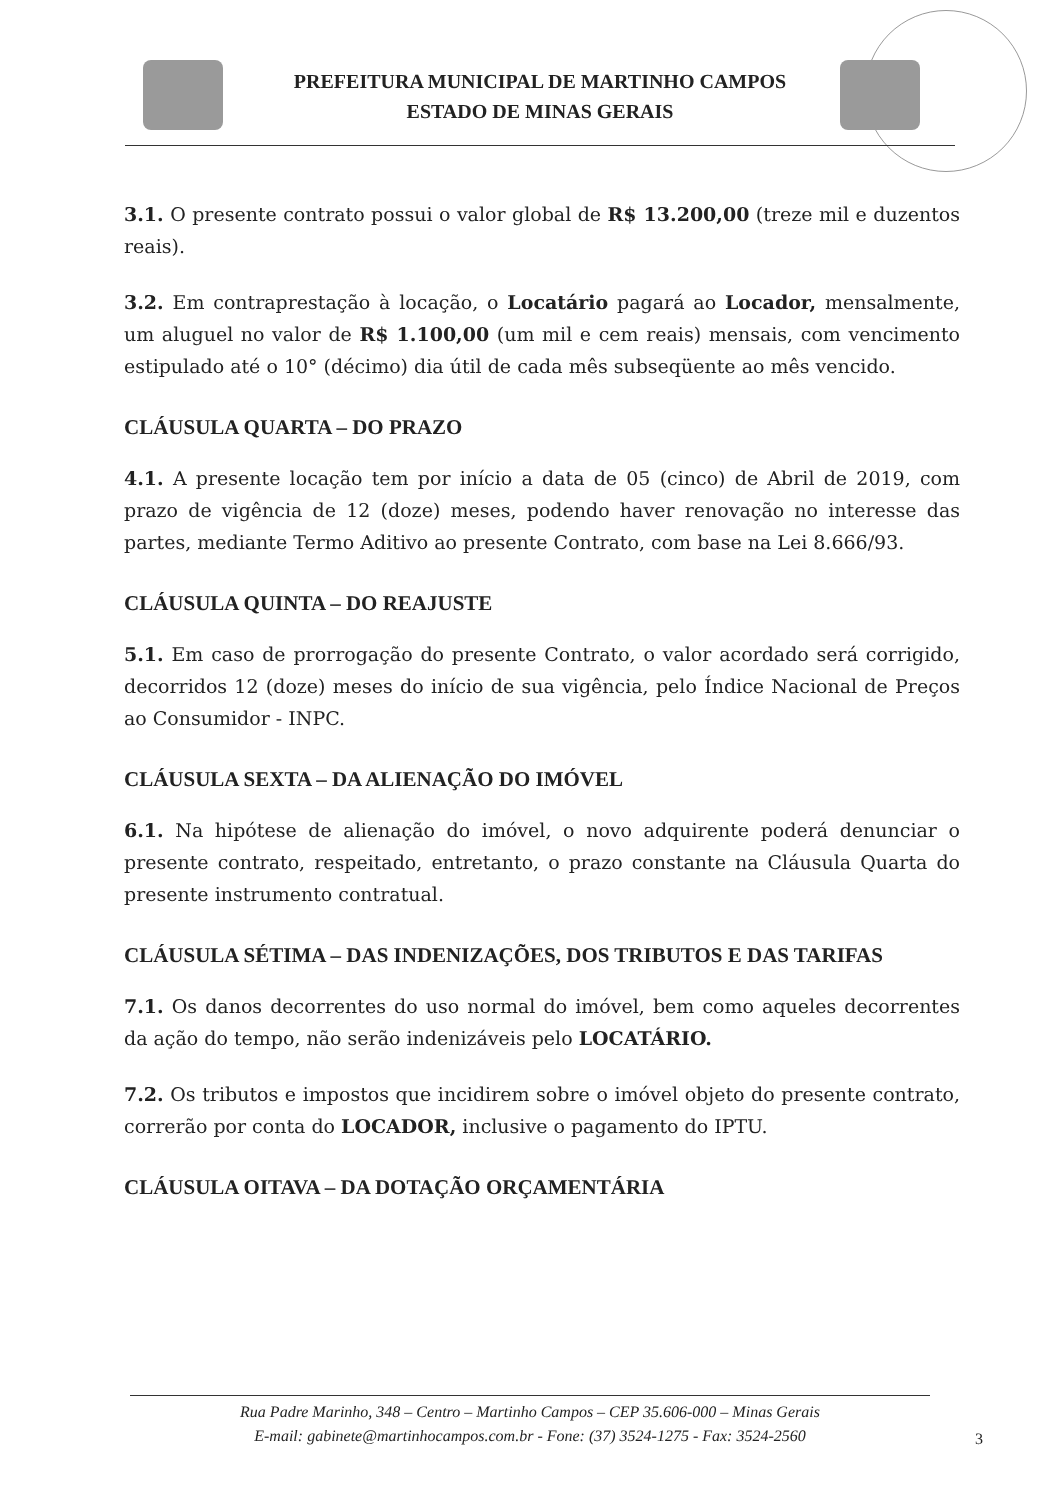PREFEITURA MUNICIPAL DE MARTINHO CAMPOS
ESTADO DE MINAS GERAIS
3.1. O presente contrato possui o valor global de R$ 13.200,00 (treze mil e duzentos reais).
3.2. Em contraprestação à locação, o Locatário pagará ao Locador, mensalmente, um aluguel no valor de R$ 1.100,00 (um mil e cem reais) mensais, com vencimento estipulado até o 10° (décimo) dia útil de cada mês subseqüente ao mês vencido.
CLÁUSULA QUARTA – DO PRAZO
4.1. A presente locação tem por início a data de 05 (cinco) de Abril de 2019, com prazo de vigência de 12 (doze) meses, podendo haver renovação no interesse das partes, mediante Termo Aditivo ao presente Contrato, com base na Lei 8.666/93.
CLÁUSULA QUINTA – DO REAJUSTE
5.1. Em caso de prorrogação do presente Contrato, o valor acordado será corrigido, decorridos 12 (doze) meses do início de sua vigência, pelo Índice Nacional de Preços ao Consumidor - INPC.
CLÁUSULA SEXTA – DA ALIENAÇÃO DO IMÓVEL
6.1. Na hipótese de alienação do imóvel, o novo adquirente poderá denunciar o presente contrato, respeitado, entretanto, o prazo constante na Cláusula Quarta do presente instrumento contratual.
CLÁUSULA SÉTIMA – DAS INDENIZAÇÕES, DOS TRIBUTOS E DAS TARIFAS
7.1. Os danos decorrentes do uso normal do imóvel, bem como aqueles decorrentes da ação do tempo, não serão indenizáveis pelo LOCATÁRIO.
7.2. Os tributos e impostos que incidirem sobre o imóvel objeto do presente contrato, correrão por conta do LOCADOR, inclusive o pagamento do IPTU.
CLÁUSULA OITAVA – DA DOTAÇÃO ORÇAMENTÁRIA
Rua Padre Marinho, 348 – Centro – Martinho Campos – CEP 35.606-000 – Minas Gerais
E-mail: gabinete@martinhocampos.com.br - Fone: (37) 3524-1275 - Fax: 3524-2560
3